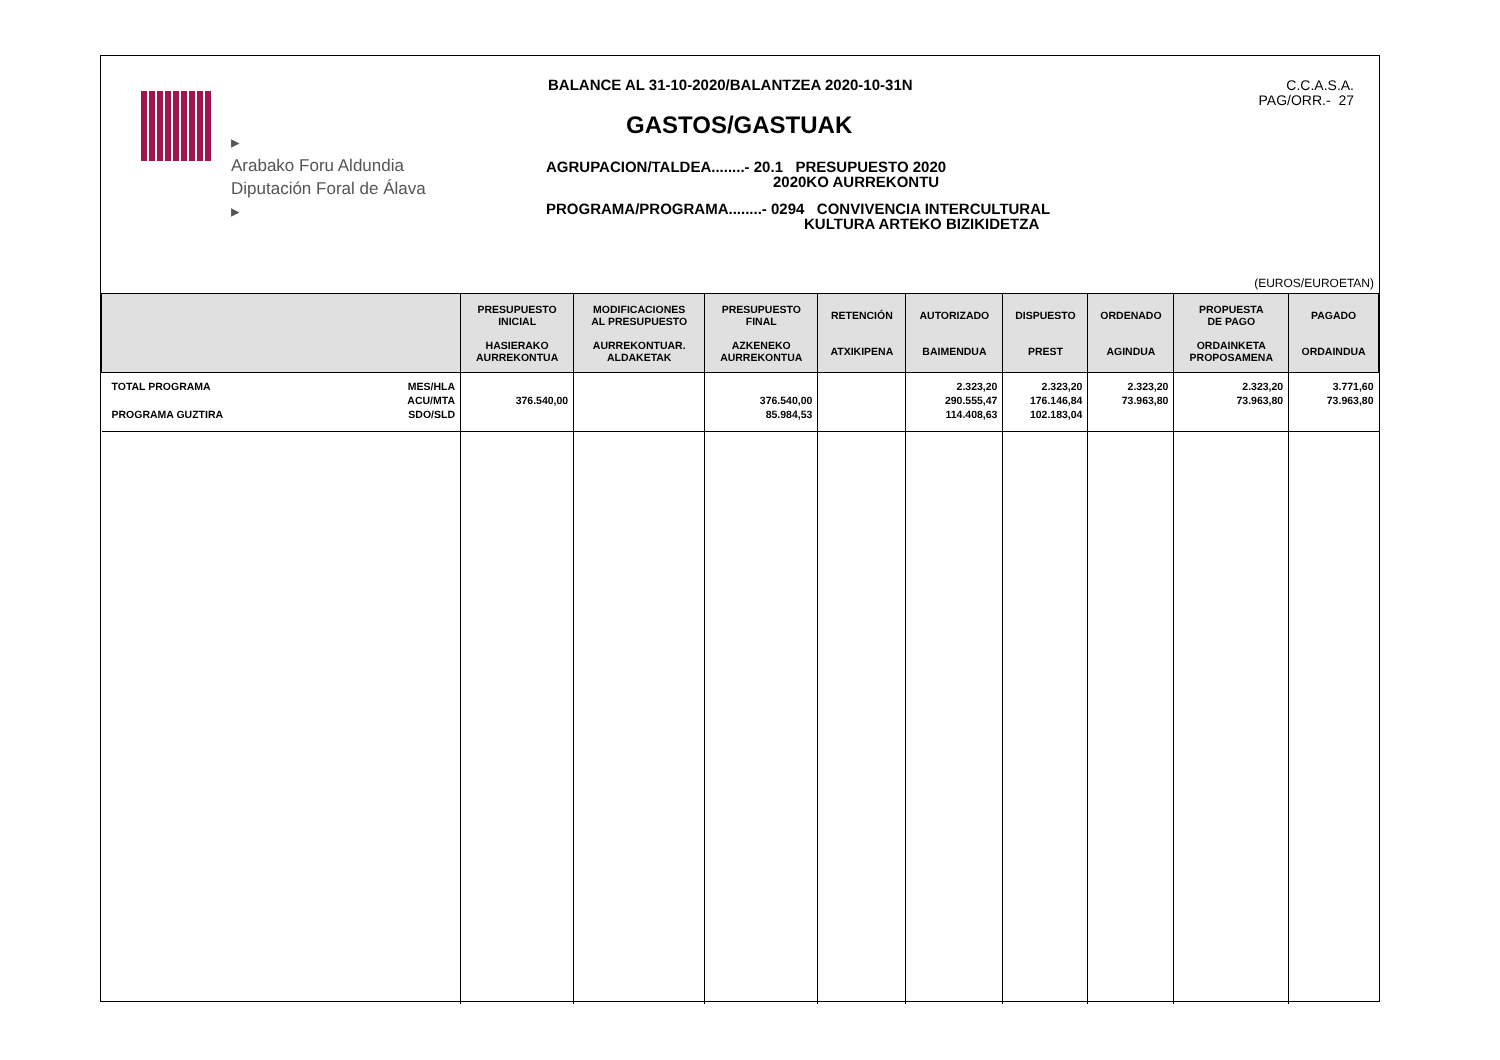▸
Arabako Foru Aldundia
Diputación Foral de Álava
▸
BALANCE AL 31-10-2020/BALANTZEA 2020-10-31N
GASTOS/GASTUAK
AGRUPACION/TALDEA........- 20.1 PRESUPUESTO 2020
2020KO AURREKONTU
PROGRAMA/PROGRAMA........- 0294 CONVIVENCIA INTERCULTURAL
KULTURA ARTEKO BIZIKIDETZA
C.C.A.S.A.
PAG/ORR.- 27
(EUROS/EUROETAN)
| | PRESUPUESTO INICIAL HASIERAKO AURREKONTUA | MODIFICACIONES AL PRESUPUESTO AURREKONTUAR. ALDAKETAK | PRESUPUESTO FINAL AZKENEKO AURREKONTUA | RETENCIÓN ATXIKIPENA | AUTORIZADO BAIMENDUA | DISPUESTO PREST | ORDENADO AGINDUA | PROPUESTA DE PAGO ORDAINKETA PROPOSAMENA | PAGADO ORDAINDUA |
| --- | --- | --- | --- | --- | --- | --- | --- | --- | --- |
| TOTAL PROGRAMA PROGRAMA GUZTIRA MES/HLA ACU/MTA SDO/SLD | 376.540,00 | | 376.540,00 85.984,53 | | 2.323,20 290.555,47 114.408,63 | 2.323,20 176.146,84 102.183,04 | 2.323,20 73.963,80 | 2.323,20 73.963,80 | 3.771,60 73.963,80 |